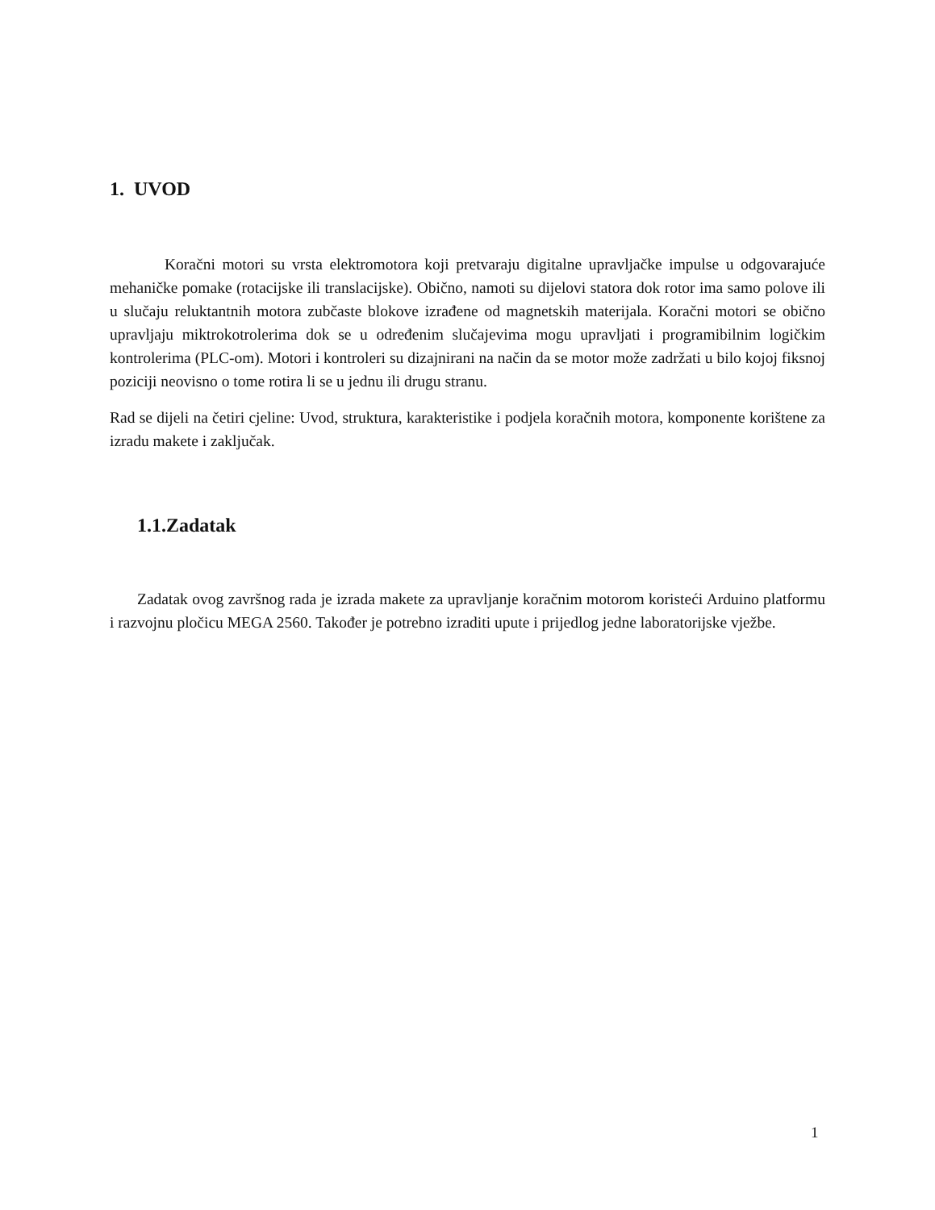1. UVOD
Koračni motori su vrsta elektromotora koji pretvaraju digitalne upravljačke impulse u odgovarajuće mehaničke pomake (rotacijske ili translacijske). Obično, namoti su dijelovi statora dok rotor ima samo polove ili u slučaju reluktantnih motora zubčaste blokove izrađene od magnetskih materijala. Koračni motori se obično upravljaju miktrokotrolerima dok se u određenim slučajevima mogu upravljati i programibilnim logičkim kontrolerima (PLC-om). Motori i kontroleri su dizajnirani na način da se motor može zadržati u bilo kojoj fiksnoj poziciji neovisno o tome rotira li se u jednu ili drugu stranu.
Rad se dijeli na četiri cjeline: Uvod, struktura, karakteristike i podjela koračnih motora, komponente korištene za izradu makete i zaključak.
1.1.Zadatak
Zadatak ovog završnog rada je izrada makete za upravljanje koračnim motorom koristeći Arduino platformu i razvojnu pločicu MEGA 2560. Također je potrebno izraditi upute i prijedlog jedne laboratorijske vježbe.
1